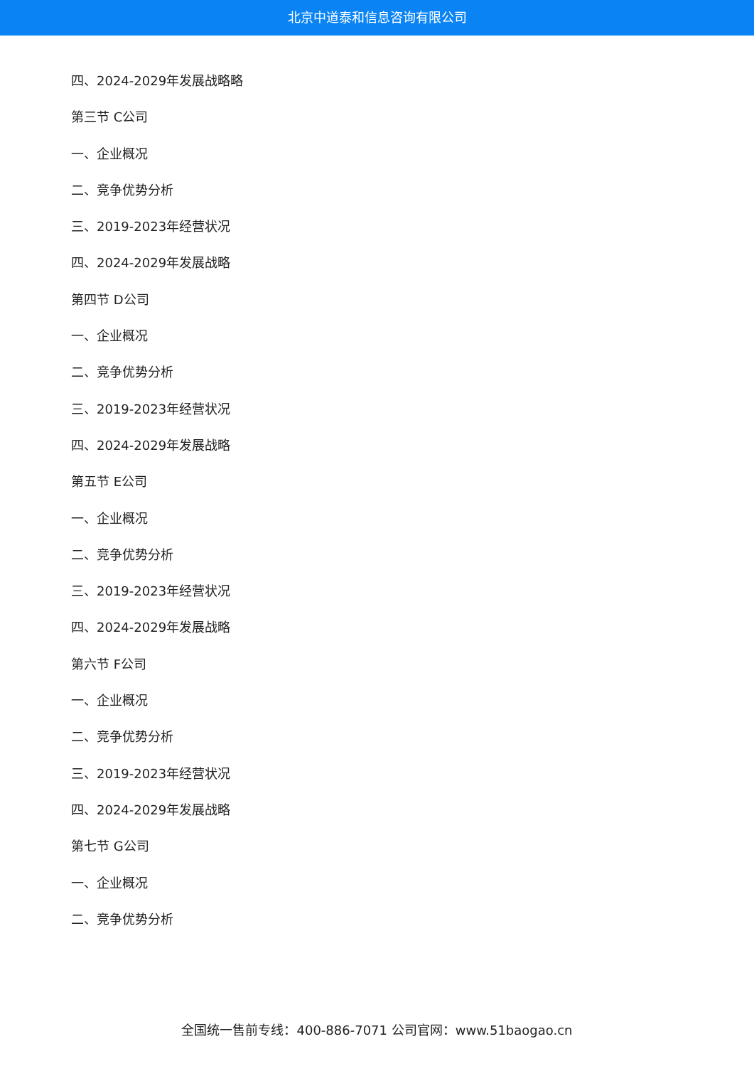北京中道泰和信息咨询有限公司
四、2024-2029年发展战略略
第三节 C公司
一、企业概况
二、竞争优势分析
三、2019-2023年经营状况
四、2024-2029年发展战略
第四节 D公司
一、企业概况
二、竞争优势分析
三、2019-2023年经营状况
四、2024-2029年发展战略
第五节 E公司
一、企业概况
二、竞争优势分析
三、2019-2023年经营状况
四、2024-2029年发展战略
第六节 F公司
一、企业概况
二、竞争优势分析
三、2019-2023年经营状况
四、2024-2029年发展战略
第七节 G公司
一、企业概况
二、竞争优势分析
全国统一售前专线：400-886-7071 公司官网：www.51baogao.cn